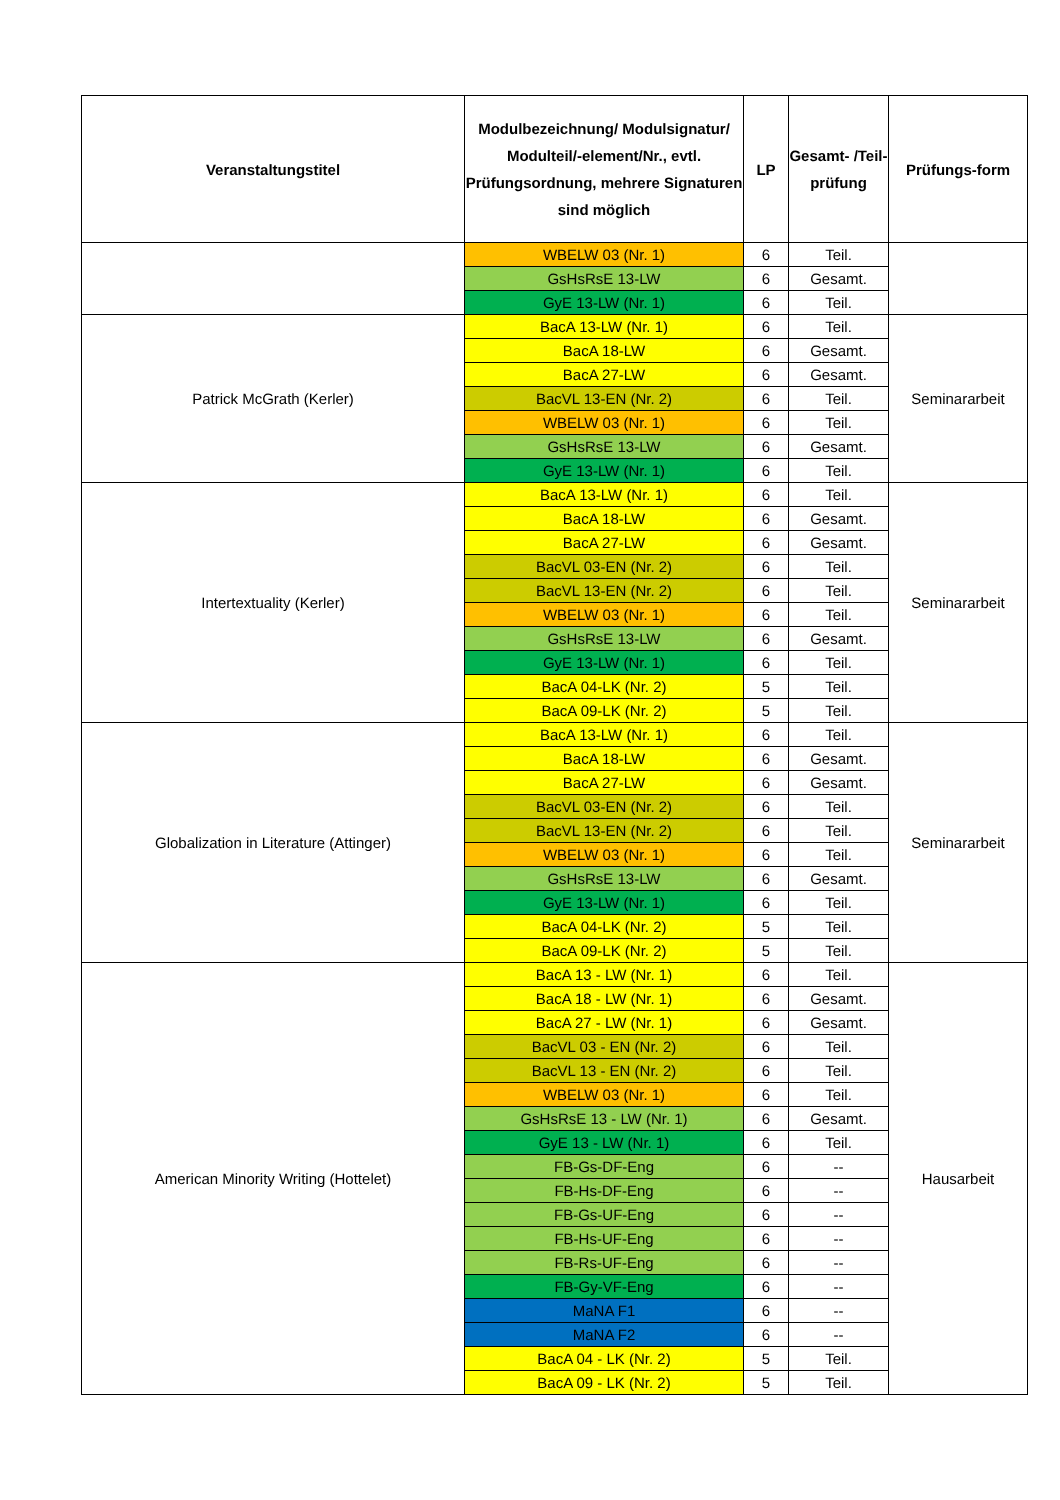| Veranstaltungstitel | Modulbezeichnung/ Modulsignatur/ Modulteil/-element/Nr., evtl. Prüfungsordnung, mehrere Signaturen sind möglich | LP | Gesamt- /Teil- prüfung | Prüfungs-form |
| --- | --- | --- | --- | --- |
| | WBELW 03 (Nr. 1) | 6 | Teil. | |
| | GsHsRsE 13-LW | 6 | Gesamt. | |
| | GyE 13-LW (Nr. 1) | 6 | Teil. | |
| Patrick McGrath (Kerler) | BacA 13-LW (Nr. 1) | 6 | Teil. | Seminararbeit |
| | BacA 18-LW | 6 | Gesamt. | |
| | BacA 27-LW | 6 | Gesamt. | |
| | BacVL 13-EN (Nr. 2) | 6 | Teil. | |
| | WBELW 03 (Nr. 1) | 6 | Teil. | |
| | GsHsRsE 13-LW | 6 | Gesamt. | |
| | GyE 13-LW (Nr. 1) | 6 | Teil. | |
| Intertextuality (Kerler) | BacA 13-LW (Nr. 1) | 6 | Teil. | Seminararbeit |
| | BacA 18-LW | 6 | Gesamt. | |
| | BacA 27-LW | 6 | Gesamt. | |
| | BacVL 03-EN (Nr. 2) | 6 | Teil. | |
| | BacVL 13-EN (Nr. 2) | 6 | Teil. | |
| | WBELW 03 (Nr. 1) | 6 | Teil. | |
| | GsHsRsE 13-LW | 6 | Gesamt. | |
| | GyE 13-LW (Nr. 1) | 6 | Teil. | |
| | BacA 04-LK (Nr. 2) | 5 | Teil. | |
| | BacA 09-LK (Nr. 2) | 5 | Teil. | |
| Globalization in Literature (Attinger) | BacA 13-LW (Nr. 1) | 6 | Teil. | Seminararbeit |
| | BacA 18-LW | 6 | Gesamt. | |
| | BacA 27-LW | 6 | Gesamt. | |
| | BacVL 03-EN (Nr. 2) | 6 | Teil. | |
| | BacVL 13-EN (Nr. 2) | 6 | Teil. | |
| | WBELW 03 (Nr. 1) | 6 | Teil. | |
| | GsHsRsE 13-LW | 6 | Gesamt. | |
| | GyE 13-LW (Nr. 1) | 6 | Teil. | |
| | BacA 04-LK (Nr. 2) | 5 | Teil. | |
| | BacA 09-LK (Nr. 2) | 5 | Teil. | |
| American Minority Writing (Hottelet) | BacA 13 - LW (Nr. 1) | 6 | Teil. | Hausarbeit |
| | BacA 18 - LW (Nr. 1) | 6 | Gesamt. | |
| | BacA 27 - LW (Nr. 1) | 6 | Gesamt. | |
| | BacVL 03 - EN (Nr. 2) | 6 | Teil. | |
| | BacVL 13 - EN (Nr. 2) | 6 | Teil. | |
| | WBELW 03 (Nr. 1) | 6 | Teil. | |
| | GsHsRsE 13 - LW (Nr. 1) | 6 | Gesamt. | |
| | GyE 13 - LW (Nr. 1) | 6 | Teil. | |
| | FB-Gs-DF-Eng | 6 | -- | |
| | FB-Hs-DF-Eng | 6 | -- | |
| | FB-Gs-UF-Eng | 6 | -- | |
| | FB-Hs-UF-Eng | 6 | -- | |
| | FB-Rs-UF-Eng | 6 | -- | |
| | FB-Gy-VF-Eng | 6 | -- | |
| | MaNA F1 | 6 | -- | |
| | MaNA F2 | 6 | -- | |
| | BacA 04 - LK (Nr. 2) | 5 | Teil. | |
| | BacA 09 - LK (Nr. 2) | 5 | Teil. | |